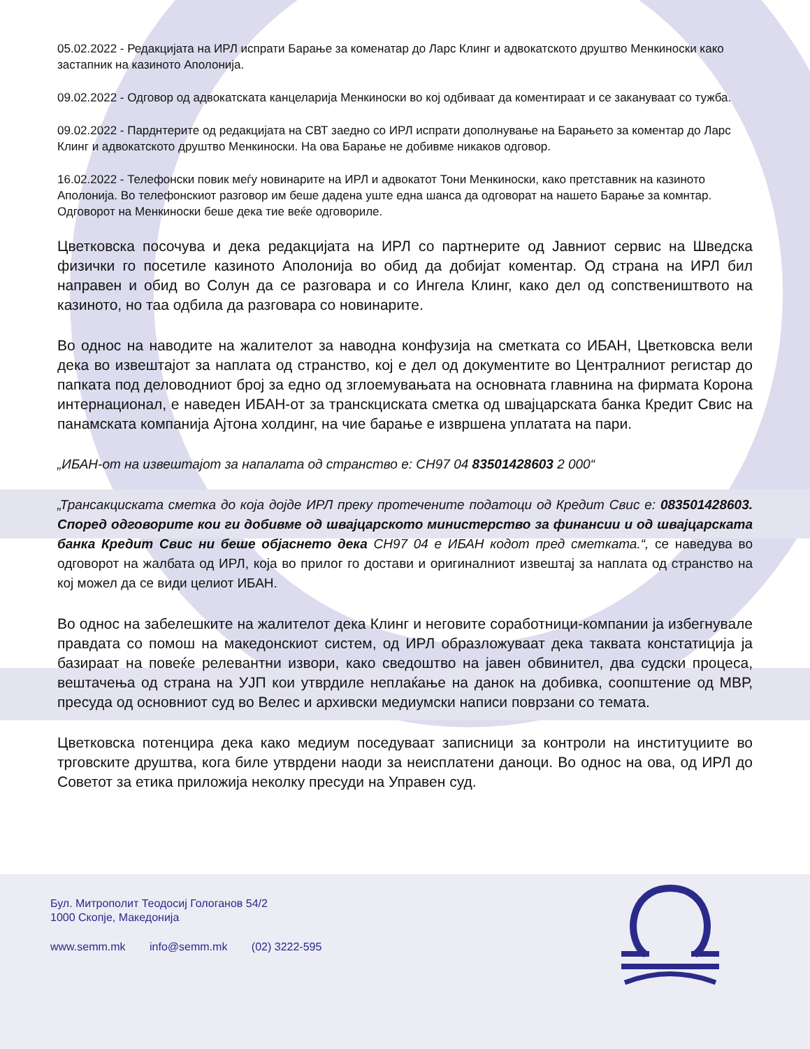05.02.2022 - Редакцијата на ИРЛ испрати Барање за коменатар до Ларс Клинг и адвокатското друштво Менкиноски како застапник на казиното Аполонија.
09.02.2022 - Одговор од адвокатската канцеларија Менкиноски во кој одбиваат да коментираат и се закануваат со тужба.
09.02.2022 - Парднтерите од редакцијата на СВТ заедно со ИРЛ испрати дополнување на Барањето за коментар до Ларс Клинг и адвокатското друштво Менкиноски. На ова Барање не добивме никаков одговор.
16.02.2022 - Телефонски повик меѓу новинарите на ИРЛ и адвокатот Тони Менкиноски, како претставник на казиното Аполонија. Во телефонскиот разговор им беше дадена уште една шанса да одговорат на нашето Барање за комнтар. Одговорот на Менкиноски беше дека тие веќе одговориле.
Цветковска посочува и дека редакцијата на ИРЛ со партнерите од Јавниот сервис на Шведска физички го посетиле казиното Аполонија во обид да добијат коментар. Од страна на ИРЛ бил направен и обид во Солун да се разговара и со Ингела Клинг, како дел од сопствеништвото на казиното, но таа одбила да разговара со новинарите.
Во однос на наводите на жалителот за наводна конфузија на сметката со ИБАН, Цветковска вели дека во извештајот за наплата од странство, кој е дел од документите во Централниот регистар до папката под деловодниот број за едно од зглоемувањата на основната главнина на фирмата Корона интернационал, е наведен ИБАН-от за транскциската сметка од швајцарската банка Кредит Свис на панамската компанија Ајтона холдинг, на чие барање е извршена уплатата на пари.
„ИБАН-от на извештајот за напалата од странство е: CH97 04 83501428603 2 000“
„Трансакциската сметка до која дојде ИРЛ преку протечените податоци од Кредит Свис е: 083501428603. Според одговорите кои ги добивме од швајцарското министерство за финансии и од швајцарската банка Кредит Свис ни беше објаснето дека CH97 04 е ИБАН кодот пред сметката.“, се наведува во одговорот на жалбата од ИРЛ, која во прилог го достави и оригиналниот извештај за наплата од странство на кој можел да се види целиот ИБАН.
Во однос на забелешките на жалителот дека Клинг и неговите соработници-компании ја избегнувале правдата со помош на македонскиот систем, од ИРЛ образложуваат дека таквата констатиција ја базираат на повеќе релевантни извори, како сведоштво на јавен обвинител, два судски процеса, вештачења од страна на УЈП кои утврдиле неплаќање на данок на добивка, соопштение од МВР, пресуда од основниот суд во Велес и архивски медиумски написи поврзани со темата.
Цветковска потенцира дека како медиум поседуваат записници за контроли на институциите во трговските друштва, кога биле утврдени наоди за неисплатени даноци. Во однос на ова, од ИРЛ до Советот за етика приложија неколку пресуди на Управен суд.
Бул. Митрополит Теодосиј Гологанов 54/2
1000 Скопје, Македонија
www.semm.mk info@semm.mk (02) 3222-595